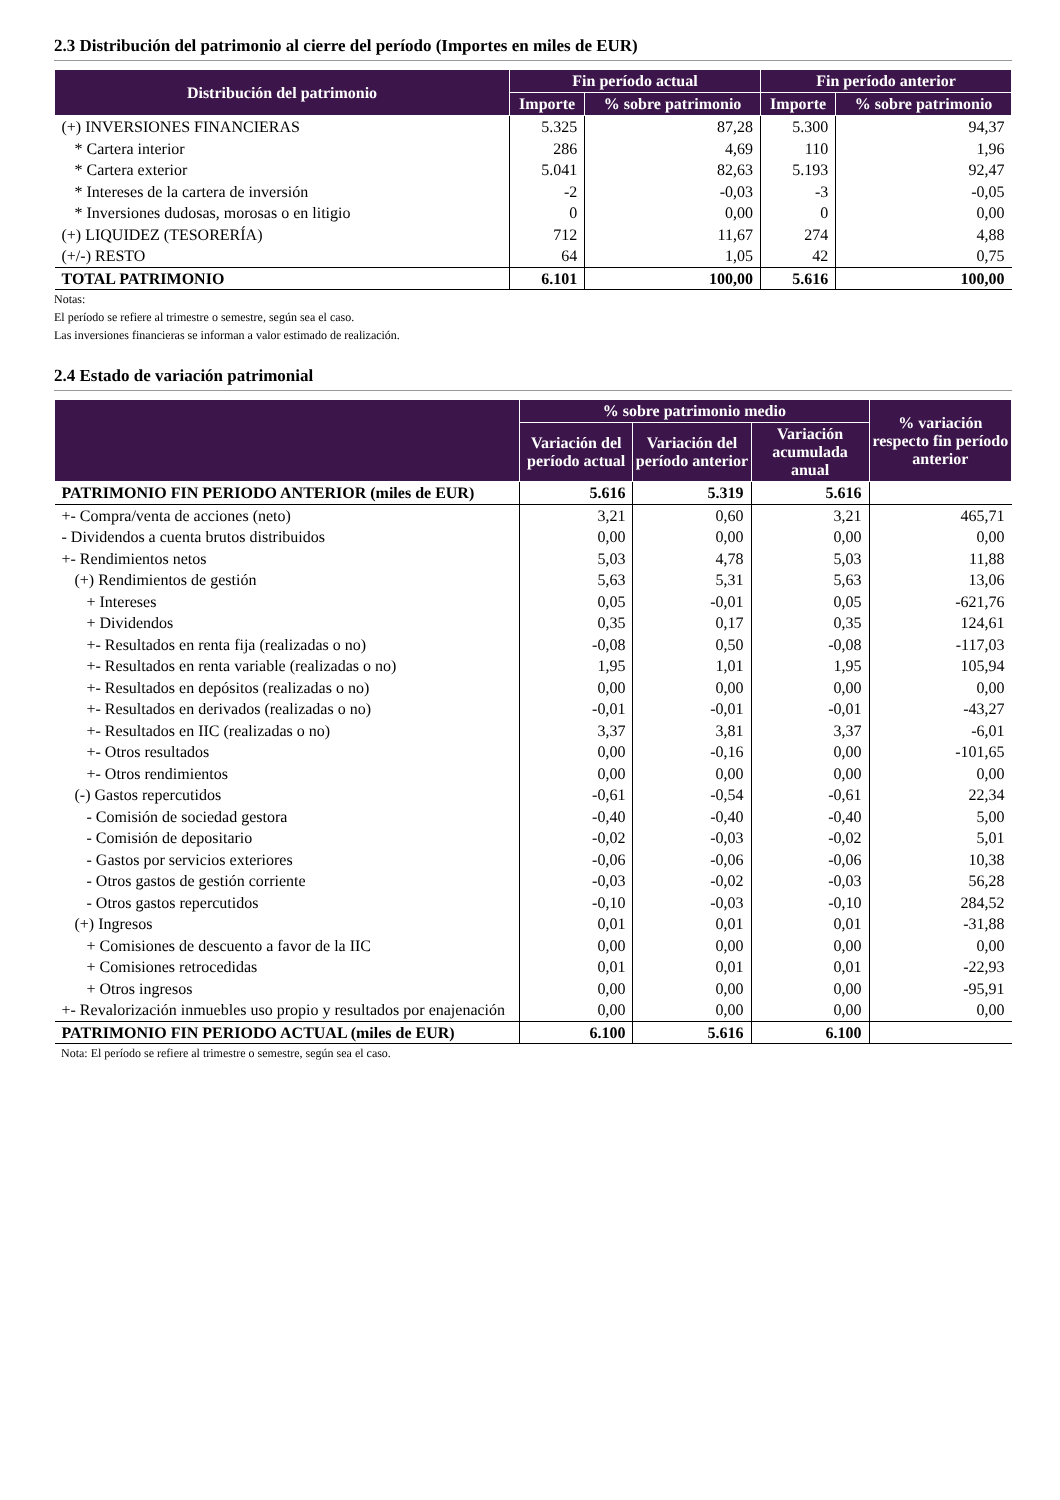2.3 Distribución del patrimonio al cierre del período (Importes en miles de EUR)
| Distribución del patrimonio | Fin período actual | | Fin período anterior | |
| --- | --- | --- | --- | --- |
| | Importe | % sobre patrimonio | Importe | % sobre patrimonio |
| (+) INVERSIONES FINANCIERAS | 5.325 | 87,28 | 5.300 | 94,37 |
| * Cartera interior | 286 | 4,69 | 110 | 1,96 |
| * Cartera exterior | 5.041 | 82,63 | 5.193 | 92,47 |
| * Intereses de la cartera de inversión | -2 | -0,03 | -3 | -0,05 |
| * Inversiones dudosas, morosas o en litigio | 0 | 0,00 | 0 | 0,00 |
| (+) LIQUIDEZ (TESORERÍA) | 712 | 11,67 | 274 | 4,88 |
| (+/-) RESTO | 64 | 1,05 | 42 | 0,75 |
| TOTAL PATRIMONIO | 6.101 | 100,00 | 5.616 | 100,00 |
Notas:
El período se refiere al trimestre o semestre, según sea el caso.
Las inversiones financieras se informan a valor estimado de realización.
2.4 Estado de variación patrimonial
| | % sobre patrimonio medio | | | % variación respecto fin período anterior |
| --- | --- | --- | --- | --- |
| | Variación del período actual | Variación del período anterior | Variación acumulada anual | |
| PATRIMONIO FIN PERIODO ANTERIOR (miles de EUR) | 5.616 | 5.319 | 5.616 | |
| +- Compra/venta de acciones (neto) | 3,21 | 0,60 | 3,21 | 465,71 |
| - Dividendos a cuenta brutos distribuidos | 0,00 | 0,00 | 0,00 | 0,00 |
| +- Rendimientos netos | 5,03 | 4,78 | 5,03 | 11,88 |
| (+) Rendimientos de gestión | 5,63 | 5,31 | 5,63 | 13,06 |
| + Intereses | 0,05 | -0,01 | 0,05 | -621,76 |
| + Dividendos | 0,35 | 0,17 | 0,35 | 124,61 |
| +- Resultados en renta fija (realizadas o no) | -0,08 | 0,50 | -0,08 | -117,03 |
| +- Resultados en renta variable (realizadas o no) | 1,95 | 1,01 | 1,95 | 105,94 |
| +- Resultados en depósitos (realizadas o no) | 0,00 | 0,00 | 0,00 | 0,00 |
| +- Resultados en derivados (realizadas o no) | -0,01 | -0,01 | -0,01 | -43,27 |
| +- Resultados en IIC (realizadas o no) | 3,37 | 3,81 | 3,37 | -6,01 |
| +- Otros resultados | 0,00 | -0,16 | 0,00 | -101,65 |
| +- Otros rendimientos | 0,00 | 0,00 | 0,00 | 0,00 |
| (-) Gastos repercutidos | -0,61 | -0,54 | -0,61 | 22,34 |
| - Comisión de sociedad gestora | -0,40 | -0,40 | -0,40 | 5,00 |
| - Comisión de depositario | -0,02 | -0,03 | -0,02 | 5,01 |
| - Gastos por servicios exteriores | -0,06 | -0,06 | -0,06 | 10,38 |
| - Otros gastos de gestión corriente | -0,03 | -0,02 | -0,03 | 56,28 |
| - Otros gastos repercutidos | -0,10 | -0,03 | -0,10 | 284,52 |
| (+) Ingresos | 0,01 | 0,01 | 0,01 | -31,88 |
| + Comisiones de descuento a favor de la IIC | 0,00 | 0,00 | 0,00 | 0,00 |
| + Comisiones retrocedidas | 0,01 | 0,01 | 0,01 | -22,93 |
| + Otros ingresos | 0,00 | 0,00 | 0,00 | -95,91 |
| +- Revalorización inmuebles uso propio y resultados por enajenación | 0,00 | 0,00 | 0,00 | 0,00 |
| PATRIMONIO FIN PERIODO ACTUAL (miles de EUR) | 6.100 | 5.616 | 6.100 | |
Nota: El período se refiere al trimestre o semestre, según sea el caso.